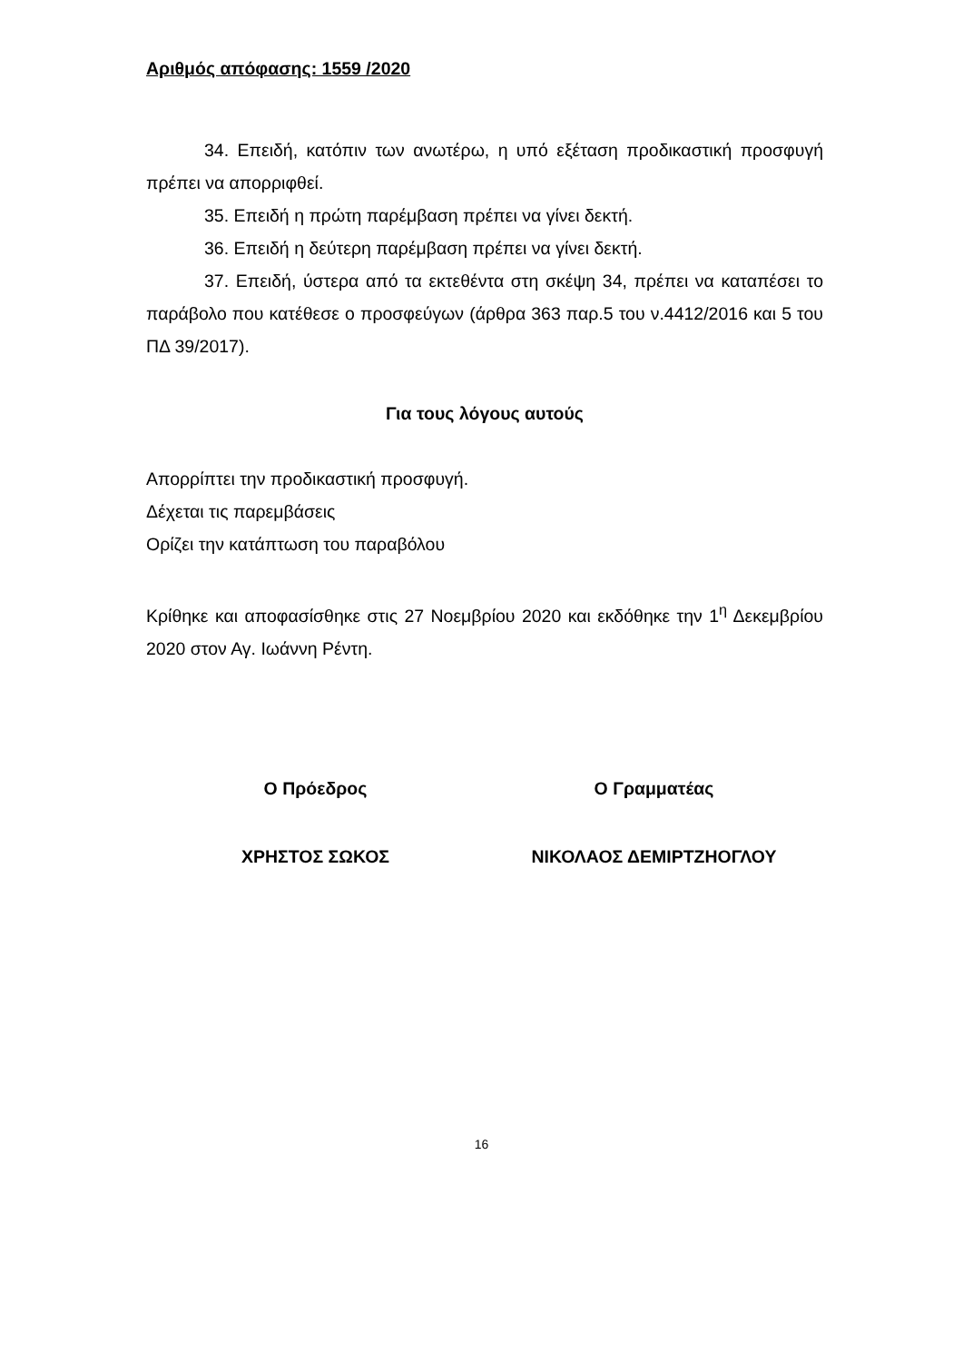Αριθμός απόφασης: 1559 /2020
34. Επειδή, κατόπιν των ανωτέρω, η υπό εξέταση προδικαστική προσφυγή πρέπει να απορριφθεί.
35. Επειδή η πρώτη παρέμβαση πρέπει να γίνει δεκτή.
36. Επειδή η δεύτερη παρέμβαση πρέπει να γίνει δεκτή.
37. Επειδή, ύστερα από τα εκτεθέντα στη σκέψη 34, πρέπει να καταπέσει το παράβολο που κατέθεσε ο προσφεύγων (άρθρα 363 παρ.5 του ν.4412/2016 και 5 του ΠΔ 39/2017).
Για τους λόγους αυτούς
Απορρίπτει την προδικαστική προσφυγή.
Δέχεται τις παρεμβάσεις
Ορίζει την κατάπτωση του παραβόλου
Κρίθηκε και αποφασίσθηκε στις 27 Νοεμβρίου 2020 και εκδόθηκε την 1<sup>η</sup> Δεκεμβρίου 2020 στον Αγ. Ιωάννη Ρέντη.
Ο Πρόεδρος Ο Γραμματέας
ΧΡΗΣΤΟΣ ΣΩΚΟΣ ΝΙΚΟΛΑΟΣ ΔΕΜΙΡΤΖΗΟΓΛΟΥ
16